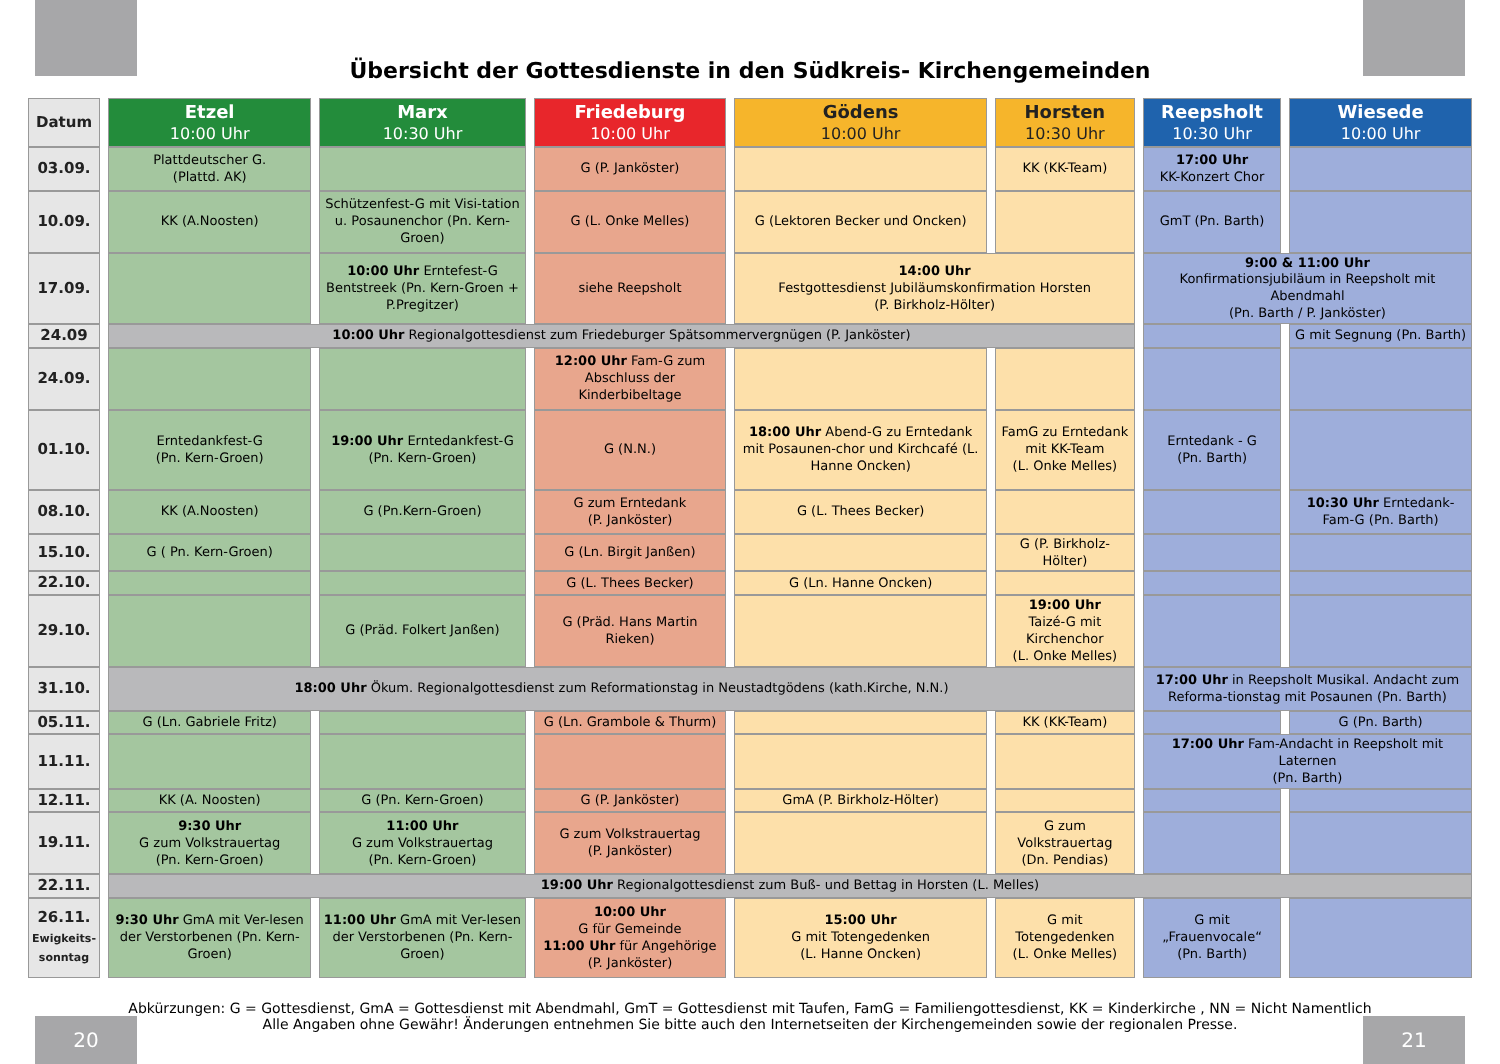Übersicht der Gottesdienste in den Südkreis- Kirchengemeinden
| Datum | | Etzel 10:00 Uhr | | Marx 10:30 Uhr | | Friedeburg 10:00 Uhr | | Gödens 10:00 Uhr | | Horsten 10:30 Uhr | | Reepsholt 10:30 Uhr | | Wiesede 10:00 Uhr |
| 03.09. | | Plattdeutscher G. (Plattd. AK) | | | | G (P. Janköster) | | | | KK (KK-Team) | | 17:00 Uhr KK-Konzert Chor | | |
| 10.09. | | KK (A.Noosten) | | Schützenfest-G mit Visi-tation u. Posaunenchor (Pn. Kern-Groen) | | G (L. Onke Melles) | | G (Lektoren Becker und Oncken) | | | | GmT (Pn. Barth) | | |
| 17.09. | | | | 10:00 Uhr Erntefest-G Bentstreek (Pn. Kern-Groen + P.Pregitzer) | | siehe Reepsholt | | 14:00 Uhr Festgottesdienst Jubiläumskonfirmation Horsten (P. Birkholz-Hölter) | | | | 9:00 & 11:00 Uhr Konfirmationsjubiläum in Reepsholt mit Abendmahl (Pn. Barth / P. Janköster) | | |
| 24.09 | | 10:00 Uhr Regionalgottesdienst zum Friedeburger Spätsommervergnügen (P. Janköster) | | | | | | | | | | | | G mit Segnung (Pn. Barth) |
| 24.09. | | | | | | 12:00 Uhr Fam-G zum Abschluss der Kinderbibeltage | | | | | | | | |
| 01.10. | | Erntedankfest-G (Pn. Kern-Groen) | | 19:00 Uhr Erntedankfest-G (Pn. Kern-Groen) | | G (N.N.) | | 18:00 Uhr Abend-G zu Erntedank mit Posaunen-chor und Kirchcafé (L. Hanne Oncken) | | FamG zu Erntedank mit KK-Team (L. Onke Melles) | | Erntedank - G (Pn. Barth) | | |
| 08.10. | | KK (A.Noosten) | | G (Pn.Kern-Groen) | | G zum Erntedank (P. Janköster) | | G (L. Thees Becker) | | | | | | 10:30 Uhr Erntedank-Fam-G (Pn. Barth) |
| 15.10. | | G ( Pn. Kern-Groen) | | | | G (Ln. Birgit Janßen) | | | | G (P. Birkholz-Hölter) | | | | |
| 22.10. | | | | | | G (L. Thees Becker) | | G (Ln. Hanne Oncken) | | | | | | |
| 29.10. | | | | G (Präd. Folkert Janßen) | | G (Präd. Hans Martin Rieken) | | | | 19:00 Uhr Taizé-G mit Kirchenchor (L. Onke Melles) | | | | |
| 31.10. | | 18:00 Uhr Ökum. Regionalgottesdienst zum Reformationstag in Neustadtgödens (kath.Kirche, N.N.) | | | | | | | | | | 17:00 Uhr in Reepsholt Musikal. Andacht zum Reforma-tionstag mit Posaunen (Pn. Barth) | | |
| 05.11. | | G (Ln. Gabriele Fritz) | | | | G (Ln. Grambole & Thurm) | | | | KK (KK-Team) | | | | G (Pn. Barth) |
| 11.11. | | | | | | | | | | | | 17:00 Uhr Fam-Andacht in Reepsholt mit Laternen (Pn. Barth) | | |
| 12.11. | | KK (A. Noosten) | | G (Pn. Kern-Groen) | | G (P. Janköster) | | GmA (P. Birkholz-Hölter) | | | | | | |
| 19.11. | | 9:30 Uhr G zum Volkstrauertag (Pn. Kern-Groen) | | 11:00 Uhr G zum Volkstrauertag (Pn. Kern-Groen) | | G zum Volkstrauertag (P. Janköster) | | | | G zum Volkstrauertag (Dn. Pendias) | | | | |
| 22.11. | | 19:00 Uhr Regionalgottesdienst zum Buß- und Bettag in Horsten (L. Melles) | | | | | | | | | | | | |
| 26.11. Ewigkeits- sonntag | | 9:30 Uhr GmA mit Ver-lesen der Verstorbenen (Pn. Kern-Groen) | | 11:00 Uhr GmA mit Ver-lesen der Verstorbenen (Pn. Kern-Groen) | | 10:00 Uhr G für Gemeinde 11:00 Uhr für Angehörige (P. Janköster) | | 15:00 Uhr G mit Totengedenken (L. Hanne Oncken) | | G mit Totengedenken (L. Onke Melles) | | G mit „Frauenvocale“ (Pn. Barth) | | |
Abkürzungen: G = Gottesdienst, GmA = Gottesdienst mit Abendmahl, GmT = Gottesdienst mit Taufen, FamG = Familiengottesdienst, KK = Kinderkirche , NN = Nicht Namentlich
Alle Angaben ohne Gewähr! Änderungen entnehmen Sie bitte auch den Internetseiten der Kirchengemeinden sowie der regionalen Presse.
20 21